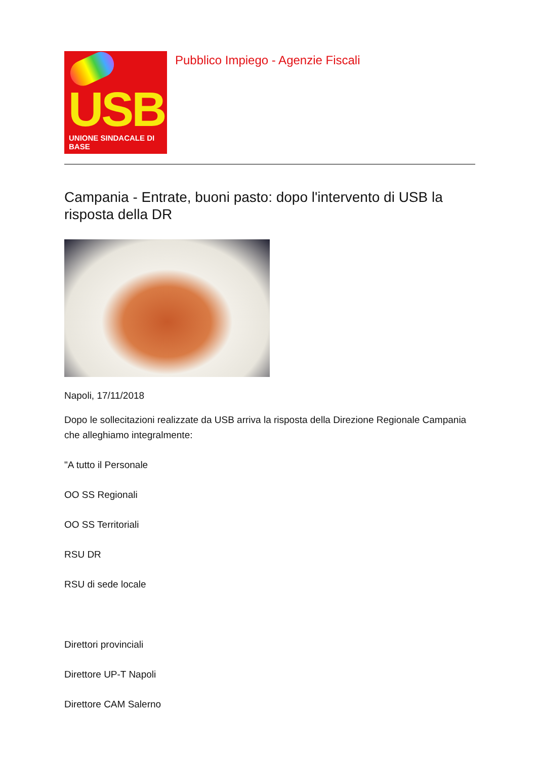USB
UNIONE SINDACALE DI BASE
Pubblico Impiego - Agenzie Fiscali
Campania - Entrate, buoni pasto: dopo l'intervento di USB la risposta della DR
Napoli, 17/11/2018
Dopo le sollecitazioni realizzate da USB arriva la risposta della Direzione Regionale Campania che alleghiamo integralmente:
"A tutto il Personale
OO SS Regionali
OO SS Territoriali
RSU DR
RSU di sede locale
Direttori provinciali
Direttore UP-T Napoli
Direttore CAM Salerno